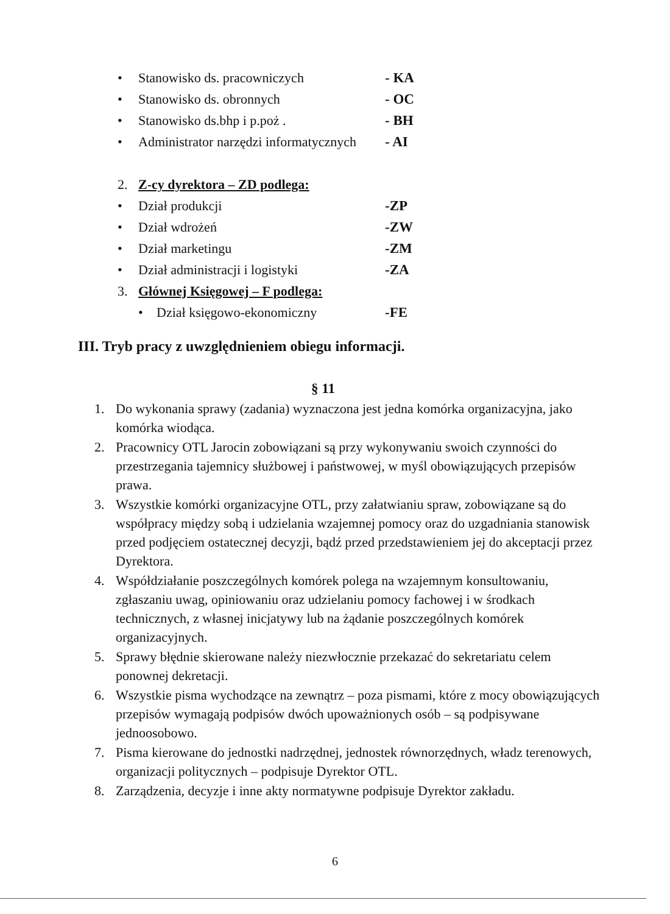• Stanowisko ds. pracowniczych - KA
• Stanowisko ds. obronnych - OC
• Stanowisko ds.bhp i p.poż . - BH
• Administrator narzędzi informatycznych - AI
2. Z-cy dyrektora – ZD podlega:
• Dział produkcji -ZP
• Dział wdrożeń -ZW
• Dział marketingu -ZM
• Dział administracji i logistyki -ZA
3. Głównej Księgowej – F podlega:
• Dział księgowo-ekonomiczny -FE
III. Tryb pracy z uwzględnieniem obiegu informacji.
§ 11
1. Do wykonania sprawy (zadania) wyznaczona jest jedna komórka organizacyjna, jako komórka wiodąca.
2. Pracownicy OTL Jarocin zobowiązani są przy wykonywaniu swoich czynności do przestrzegania tajemnicy służbowej i państwowej, w myśl obowiązujących przepisów prawa.
3. Wszystkie komórki organizacyjne OTL, przy załatwianiu spraw, zobowiązane są do współpracy między sobą i udzielania wzajemnej pomocy oraz do uzgadniania stanowisk przed podjęciem ostatecznej decyzji, bądź przed przedstawieniem jej do akceptacji przez Dyrektora.
4. Współdziałanie poszczególnych komórek polega na wzajemnym konsultowaniu, zgłaszaniu uwag, opiniowaniu oraz udzielaniu pomocy fachowej i w środkach technicznych, z własnej inicjatywy lub na żądanie poszczególnych komórek organizacyjnych.
5. Sprawy błędnie skierowane należy niezwłocznie przekazać do sekretariatu celem ponownej dekretacji.
6. Wszystkie pisma wychodzące na zewnątrz – poza pismami, które z mocy obowiązujących przepisów wymagają podpisów dwóch upoważnionych osób – są podpisywane jednoosobowo.
7. Pisma kierowane do jednostki nadrzędnej, jednostek równorzędnych, władz terenowych, organizacji politycznych – podpisuje Dyrektor OTL.
8. Zarządzenia, decyzje i inne akty normatywne podpisuje Dyrektor zakładu.
6